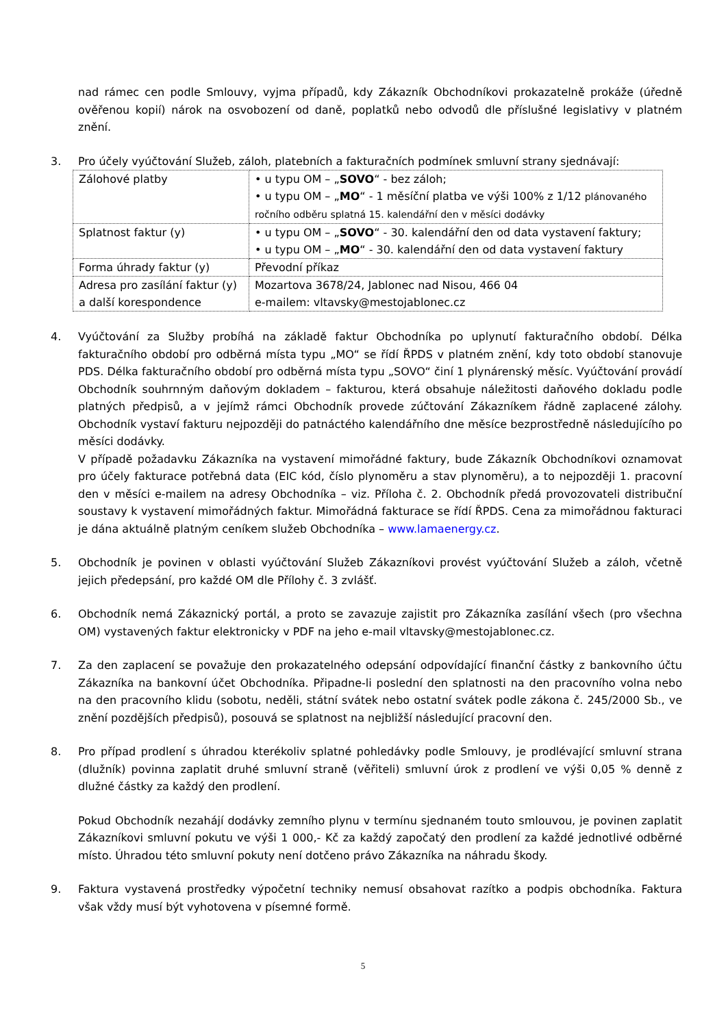nad rámec cen podle Smlouvy, vyjma případů, kdy Zákazník Obchodníkovi prokazatelně prokáže (úředně ověřenou kopií) nárok na osvobození od daně, poplatků nebo odvodů dle příslušné legislativy v platném znění.
3. Pro účely vyúčtování Služeb, záloh, platebních a fakturačních podmínek smluvní strany sjednávají:
| Zálohové platby | • u typu OM – „ SOVO “ - bez záloh; • u typu OM – „ MO “ - 1 měsíční platba ve výši 100% z 1/12 plánovaného ročního odběru splatná 15. kalendářní den v měsíci dodávky |
| Splatnost faktur (y) | • u typu OM – „ SOVO “ - 30. kalendářní den od data vystavení faktury; • u typu OM – „ MO “ - 30. kalendářní den od data vystavení faktury |
| Forma úhrady faktur (y) | Převodní příkaz |
| Adresa pro zasílání faktur (y) a další korespondence | Mozartova 3678/24, Jablonec nad Nisou, 466 04 e-mailem: vltavsky@mestojablonec.cz |
4. Vyúčtování za Služby probíhá na základě faktur Obchodníka po uplynutí fakturačního období. Délka fakturačního období pro odběrná místa typu „MO“ se řídí ŘPDS v platném znění, kdy toto období stanovuje PDS. Délka fakturačního období pro odběrná místa typu „SOVO“ činí 1 plynárenský měsíc. Vyúčtování provádí Obchodník souhrnným daňovým dokladem – fakturou, která obsahuje náležitosti daňového dokladu podle platných předpisů, a v jejímž rámci Obchodník provede zúčtování Zákazníkem řádně zaplacené zálohy. Obchodník vystaví fakturu nejpozději do patnáctého kalendářního dne měsíce bezprostředně následujícího po měsíci dodávky.
V případě požadavku Zákazníka na vystavení mimořádné faktury, bude Zákazník Obchodníkovi oznamovat pro účely fakturace potřebná data (EIC kód, číslo plynoměru a stav plynoměru), a to nejpozději 1. pracovní den v měsíci e-mailem na adresy Obchodníka – viz. Příloha č. 2. Obchodník předá provozovateli distribuční soustavy k vystavení mimořádných faktur. Mimořádná fakturace se řídí ŘPDS. Cena za mimořádnou fakturaci je dána aktuálně platným ceníkem služeb Obchodníka – www.lamaenergy.cz.
5. Obchodník je povinen v oblasti vyúčtování Služeb Zákazníkovi provést vyúčtování Služeb a záloh, včetně jejich předepsání, pro každé OM dle Přílohy č. 3 zvlášť.
6. Obchodník nemá Zákaznický portál, a proto se zavazuje zajistit pro Zákazníka zasílání všech (pro všechna OM) vystavených faktur elektronicky v PDF na jeho e-mail vltavsky@mestojablonec.cz.
7. Za den zaplacení se považuje den prokazatelného odepsání odpovídající finanční částky z bankovního účtu Zákazníka na bankovní účet Obchodníka. Připadne-li poslední den splatnosti na den pracovního volna nebo na den pracovního klidu (sobotu, neděli, státní svátek nebo ostatní svátek podle zákona č. 245/2000 Sb., ve znění pozdějších předpisů), posouvá se splatnost na nejbližší následující pracovní den.
8. Pro případ prodlení s úhradou kterékoliv splatné pohledávky podle Smlouvy, je prodlévající smluvní strana (dlužník) povinna zaplatit druhé smluvní straně (věřiteli) smluvní úrok z prodlení ve výši 0,05 % denně z dlužné částky za každý den prodlení.
Pokud Obchodník nezahájí dodávky zemního plynu v termínu sjednaném touto smlouvou, je povinen zaplatit Zákazníkovi smluvní pokutu ve výši 1 000,- Kč za každý započatý den prodlení za každé jednotlivé odběrné místo. Úhradou této smluvní pokuty není dotčeno právo Zákazníka na náhradu škody.
9. Faktura vystavená prostředky výpočetní techniky nemusí obsahovat razítko a podpis obchodníka. Faktura však vždy musí být vyhotovena v písemné formě.
5